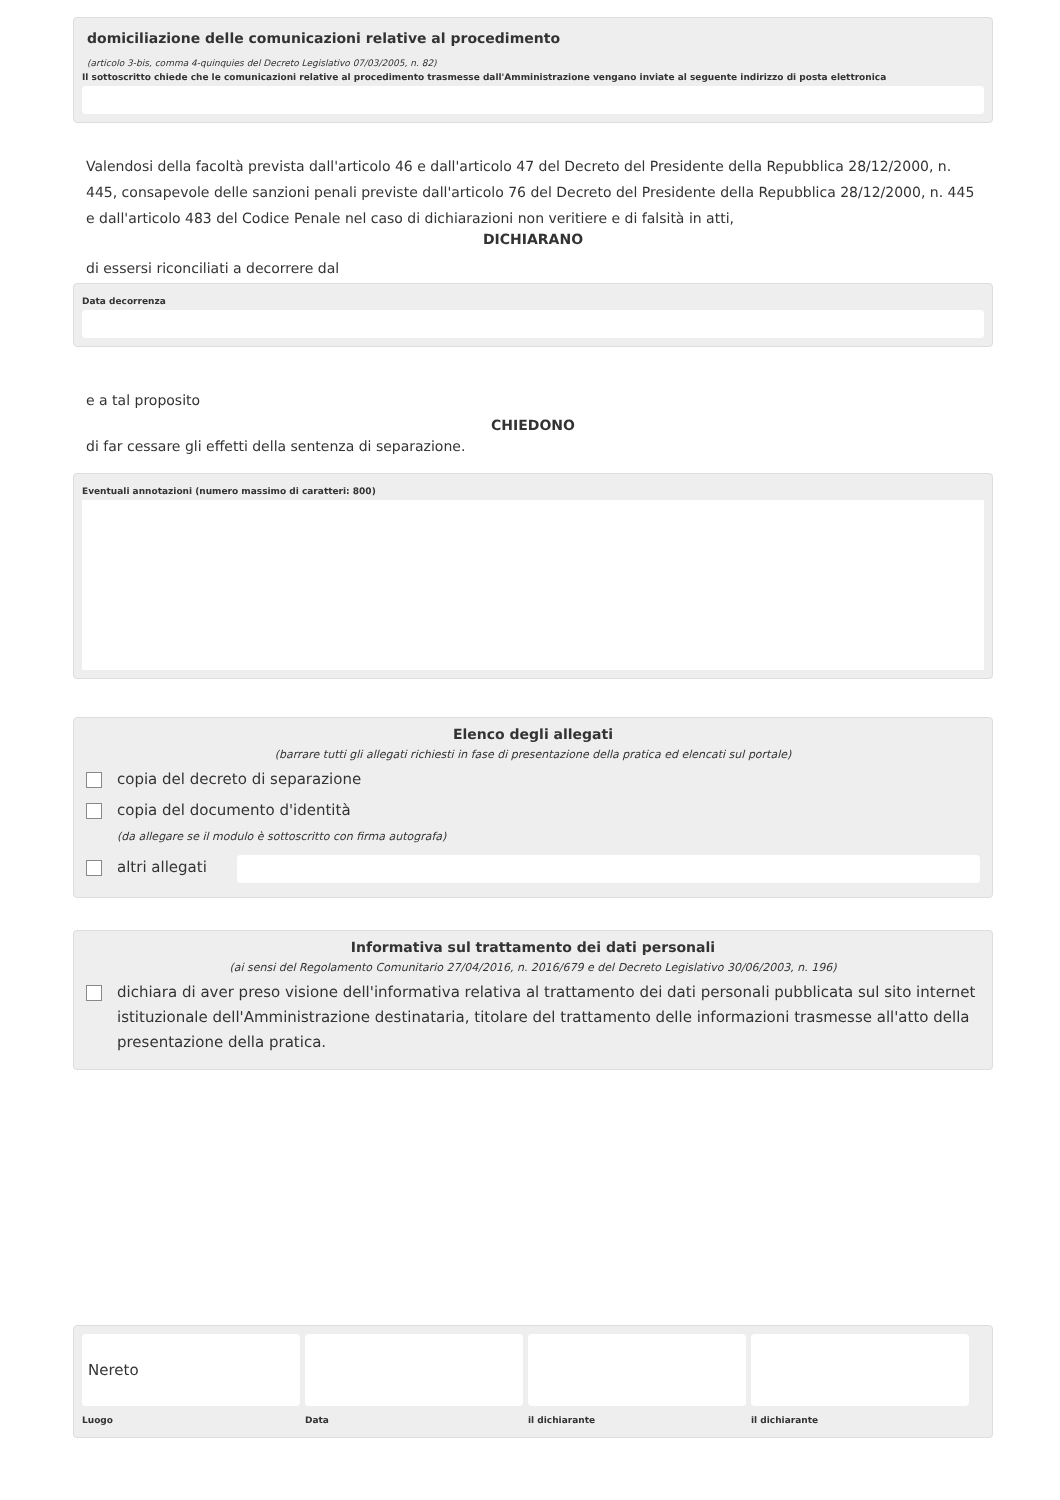domiciliazione delle comunicazioni relative al procedimento
(articolo 3-bis, comma 4-quinquies del Decreto Legislativo 07/03/2005, n. 82)
Il sottoscritto chiede che le comunicazioni relative al procedimento trasmesse dall'Amministrazione vengano inviate al seguente indirizzo di posta elettronica
Valendosi della facoltà prevista dall'articolo 46 e dall'articolo 47 del Decreto del Presidente della Repubblica 28/12/2000, n. 445, consapevole delle sanzioni penali previste dall'articolo 76 del Decreto del Presidente della Repubblica 28/12/2000, n. 445 e dall'articolo 483 del Codice Penale nel caso di dichiarazioni non veritiere e di falsità in atti,
DICHIARANO
di essersi riconciliati a decorrere dal
Data decorrenza
e a tal proposito
CHIEDONO
di far cessare gli effetti della sentenza di separazione.
Eventuali annotazioni (numero massimo di caratteri: 800)
Elenco degli allegati
(barrare tutti gli allegati richiesti in fase di presentazione della pratica ed elencati sul portale)
copia del decreto di separazione
copia del documento d'identità
(da allegare se il modulo è sottoscritto con firma autografa)
altri allegati
Informativa sul trattamento dei dati personali
(ai sensi del Regolamento Comunitario 27/04/2016, n. 2016/679 e del Decreto Legislativo 30/06/2003, n. 196)
dichiara di aver preso visione dell'informativa relativa al trattamento dei dati personali pubblicata sul sito internet istituzionale dell'Amministrazione destinataria, titolare del trattamento delle informazioni trasmesse all'atto della presentazione della pratica.
Nereto
Luogo
Data
il dichiarante
il dichiarante